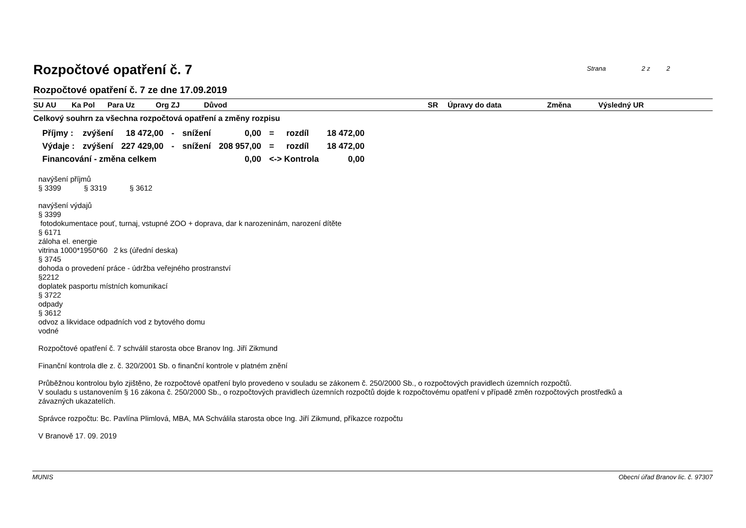Strana 2 z 2
Rozpočtové opatření č. 7
Rozpočtové opatření č. 7 ze dne 17.09.2019
SU AU Ka Pol Para Uz Org ZJ Důvod SR Úpravy do data Změna Výsledný UR
Celkový souhrn za všechna rozpočtová opatření a změny rozpisu
| Příjmy : | zvýšení | 18 472,00 | - | snížení | 0,00 | = | rozdíl | 18 472,00 |
| Výdaje : | zvýšení | 227 429,00 | - | snížení | 208 957,00 | = | rozdíl | 18 472,00 |
| Financování - změna celkem | | | | | 0,00 | <-> Kontrola | | 0,00 |
navýšení příjmů
§ 3399 § 3319 § 3612
navýšení výdajů
§ 3399
fotodokumentace pouť, turnaj, vstupné ZOO + doprava, dar k narozeninám, narození dítěte
§ 6171
záloha el. energie
vitrina 1000*1950*60 2 ks (úřední deska)
§ 3745
dohoda o provedení práce - údržba veřejného prostranství
§2212
doplatek pasportu místních komunikací
§ 3722
odpady
§ 3612
odvoz a likvidace odpadních vod z bytového domu
vodné
Rozpočtové opatření č. 7 schválil starosta obce Branov Ing. Jiří Zikmund
Finanční kontrola dle z. č. 320/2001 Sb. o finanční kontrole v platném znění
Průběžnou kontrolou bylo zjištěno, že rozpočtové opatření bylo provedeno v souladu se zákonem č. 250/2000 Sb., o rozpočtových pravidlech územních rozpočtů.
V souladu s ustanovením § 16 zákona č. 250/2000 Sb., o rozpočtových pravidlech územních rozpočtů dojde k rozpočtovému opatření v případě změn rozpočtových prostředků a
závazných ukazatelích.
Správce rozpočtu: Bc. Pavlína Plimlová, MBA, MA Schválila starosta obce Ing. Jiří Zikmund, příkazce rozpočtu
V Branově 17. 09. 2019
MUNIS Obecní úřad Branov lic. č. 97307